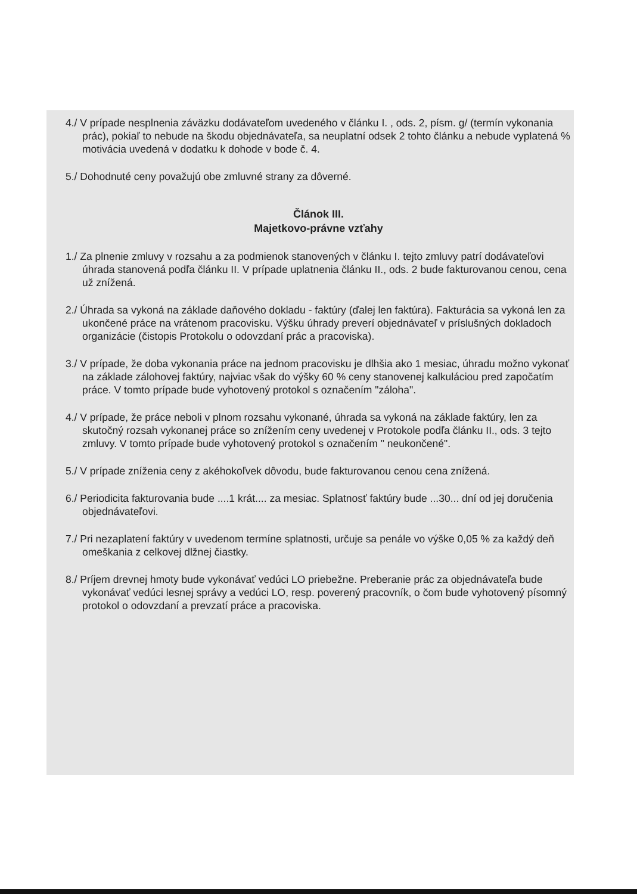4./ V prípade nesplnenia záväzku dodávateľom uvedeného v článku I. , ods. 2, písm. g/ (termín vykonania prác), pokiaľ to nebude na škodu objednávateľa, sa neuplatní odsek 2 tohto článku a nebude vyplatená % motivácia uvedená v dodatku k dohode v bode č. 4.
5./ Dohodnuté ceny považujú obe zmluvné strany za dôverné.
Článok III.
Majetkovo-právne vzťahy
1./ Za plnenie zmluvy v rozsahu a za podmienok stanovených v článku I. tejto zmluvy patrí dodávateľovi úhrada stanovená podľa článku II. V prípade uplatnenia článku II., ods. 2 bude fakturovanou cenou, cena už znížená.
2./ Úhrada sa vykoná na základe daňového dokladu - faktúry (ďalej len faktúra). Fakturácia sa vykoná len za ukončené práce na vrátenom pracovisku. Výšku úhrady preverí objednávateľ v príslušných dokladoch organizácie (čistopis Protokolu o odovzdaní prác a pracoviska).
3./ V prípade, že doba vykonania práce na jednom pracovisku je dlhšia ako 1 mesiac, úhradu možno vykonať na základe zálohovej faktúry, najviac však do výšky 60 % ceny stanovenej kalkuláciou pred započatím práce. V tomto prípade bude vyhotovený protokol s označením "záloha".
4./ V prípade, že práce neboli v plnom rozsahu vykonané, úhrada sa vykoná na základe faktúry, len za skutočný rozsah vykonanej práce so znížením ceny uvedenej v Protokole podľa článku II., ods. 3 tejto zmluvy. V tomto prípade bude vyhotovený protokol s označením " neukončené".
5./ V prípade zníženia ceny z akéhokoľvek dôvodu, bude fakturovanou cenou cena znížená.
6./ Periodicita fakturovania bude ....1 krát.... za mesiac. Splatnosť faktúry bude ...30... dní od jej doručenia objednávateľovi.
7./ Pri nezaplatení faktúry v uvedenom termíne splatnosti, určuje sa penále vo výške 0,05 % za každý deň omeškania z celkovej dlžnej čiastky.
8./ Príjem drevnej hmoty bude vykonávať vedúci LO priebežne. Preberanie prác za objednávateľa bude vykonávať vedúci lesnej správy a vedúci LO, resp. poverený pracovník, o čom bude vyhotovený písomný protokol o odovzdaní a prevzatí práce a pracoviska.